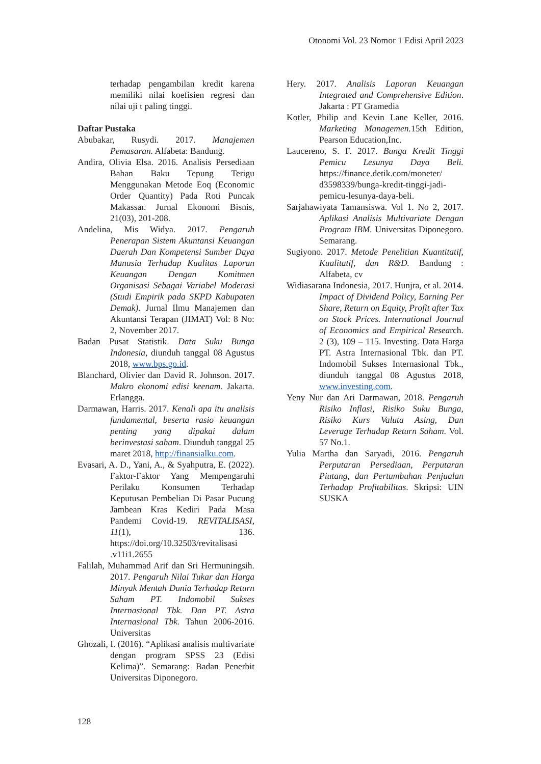Otonomi Vol. 23 Nomor 1 Edisi April 2023
terhadap pengambilan kredit karena memiliki nilai koefisien regresi dan nilai uji t paling tinggi.
Daftar Pustaka
Abubakar, Rusydi. 2017. Manajemen Pemasaran. Alfabeta: Bandung.
Andira, Olivia Elsa. 2016. Analisis Persediaan Bahan Baku Tepung Terigu Menggunakan Metode Eoq (Economic Order Quantity) Pada Roti Puncak Makassar. Jurnal Ekonomi Bisnis, 21(03), 201-208.
Andelina, Mis Widya. 2017. Pengaruh Penerapan Sistem Akuntansi Keuangan Daerah Dan Kompetensi Sumber Daya Manusia Terhadap Kualitas Laporan Keuangan Dengan Komitmen Organisasi Sebagai Variabel Moderasi (Studi Empirik pada SKPD Kabupaten Demak). Jurnal Ilmu Manajemen dan Akuntansi Terapan (JIMAT) Vol: 8 No: 2, November 2017.
Badan Pusat Statistik. Data Suku Bunga Indonesia, diunduh tanggal 08 Agustus 2018, www.bps.go.id.
Blanchard, Olivier dan David R. Johnson. 2017. Makro ekonomi edisi keenam. Jakarta. Erlangga.
Darmawan, Harris. 2017. Kenali apa itu analisis fundamental, beserta rasio keuangan penting yang dipakai dalam berinvestasi saham. Diunduh tanggal 25 maret 2018, http://finansialku.com.
Evasari, A. D., Yani, A., & Syahputra, E. (2022). Faktor-Faktor Yang Mempengaruhi Perilaku Konsumen Terhadap Keputusan Pembelian Di Pasar Pucung Jambean Kras Kediri Pada Masa Pandemi Covid-19. REVITALISASI, 11(1), 136. https://doi.org/10.32503/revitalisasi .v11i1.2655
Falilah, Muhammad Arif dan Sri Hermuningsih. 2017. Pengaruh Nilai Tukar dan Harga Minyak Mentah Dunia Terhadap Return Saham PT. Indomobil Sukses Internasional Tbk. Dan PT. Astra Internasional Tbk. Tahun 2006-2016. Universitas
Ghozali, I. (2016). “Aplikasi analisis multivariate dengan program SPSS 23 (Edisi Kelima)”. Semarang: Badan Penerbit Universitas Diponegoro.
Hery. 2017. Analisis Laporan Keuangan Integrated and Comprehensive Edition. Jakarta : PT Gramedia
Kotler, Philip and Kevin Lane Keller, 2016. Marketing Managemen. 15th Edition, Pearson Education,Inc.
Laucereno, S. F. 2017. Bunga Kredit Tinggi Pemicu Lesunya Daya Beli. https://finance.detik.com/moneter/ d3598339/bunga-kredit-tinggi-jadi-pemicu-lesunya-daya-beli.
Sarjahawiyata Tamansiswa. Vol 1. No 2, 2017. Aplikasi Analisis Multivariate Dengan Program IBM. Universitas Diponegoro. Semarang.
Sugiyono. 2017. Metode Penelitian Kuantitatif, Kualitatif, dan R&D. Bandung : Alfabeta, cv
Widiasarana Indonesia, 2017. Hunjra, et al. 2014. Impact of Dividend Policy, Earning Per Share, Return on Equity, Profit after Tax on Stock Prices. International Journal of Economics and Empirical Research. 2 (3), 109 – 115. Investing. Data Harga PT. Astra Internasional Tbk. dan PT. Indomobil Sukses Internasional Tbk., diunduh tanggal 08 Agustus 2018, www.investing.com.
Yeny Nur dan Ari Darmawan, 2018. Pengaruh Risiko Inflasi, Risiko Suku Bunga, Risiko Kurs Valuta Asing, Dan Leverage Terhadap Return Saham. Vol. 57 No.1.
Yulia Martha dan Saryadi, 2016. Pengaruh Perputaran Persediaan, Perputaran Piutang, dan Pertumbuhan Penjualan Terhadap Profitabilitas. Skripsi: UIN SUSKA
128